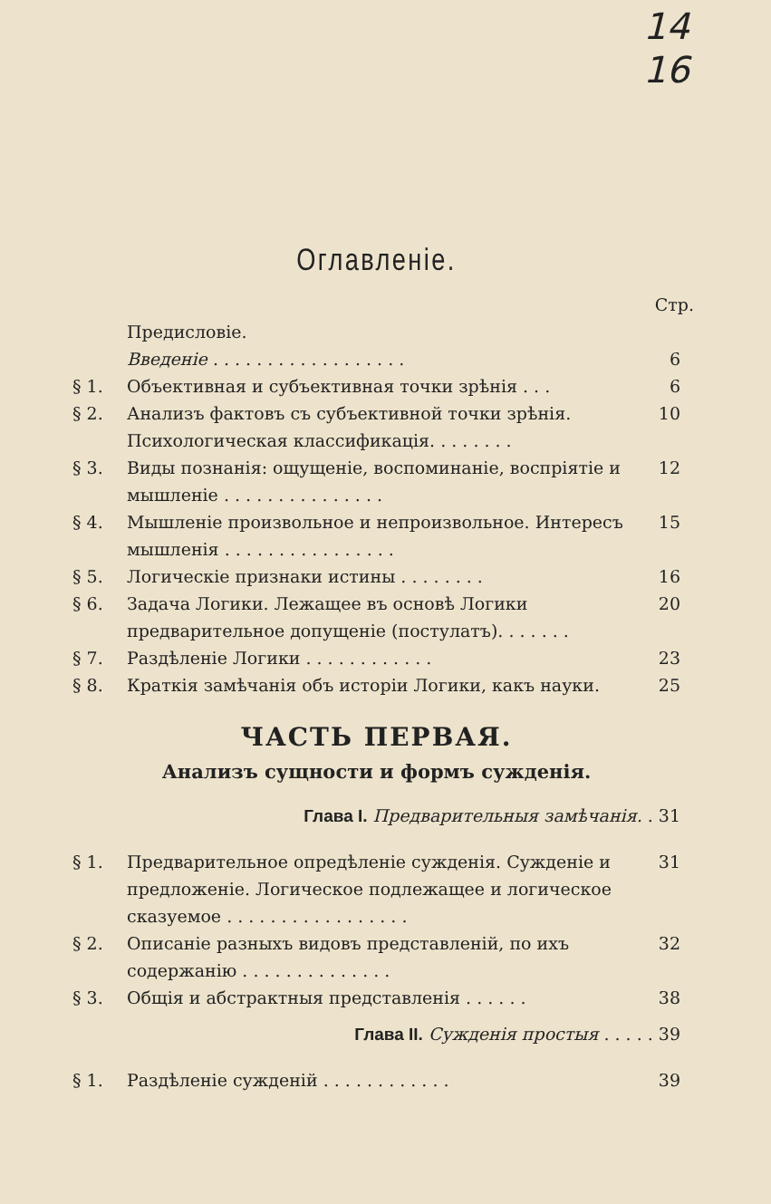14
16
Оглавленіе.
Стр.
Предисловіе.
Введеніе . . . . . . . . . . . . . . . . . . 6
§ 1. Объективная и субъективная точки зрѣнія . . . 6
§ 2. Анализъ фактовъ съ субъективной точки зрѣнія. Психологическая классификація. . . . . . . . 10
§ 3. Виды познанія: ощущеніе, воспоминаніе, воспріятіе и мышленіе . . . . . . . . . . . . . . . 12
§ 4. Мышленіе произвольное и непроизвольное. Интересъ мышленія . . . . . . . . . . . . . . . . 15
§ 5. Логическіе признаки истины . . . . . . . . 16
§ 6. Задача Логики. Лежащее въ основѣ Логики предварительное допущеніе (постулатъ). . . . . . . 20
§ 7. Раздѣленіе Логики . . . . . . . . . . . . 23
§ 8. Краткія замѣчанія объ исторіи Логики, какъ науки. 25
ЧАСТЬ ПЕРВАЯ.
Анализъ сущности и формъ сужденія.
Глава I. Предварительныя замѣчанія. . 31
§ 1. Предварительное опредѣленіе сужденія. Сужденіе и предложеніе. Логическое подлежащее и логическое сказуемое . . . . . . . . . . . . . . . . . 31
§ 2. Описаніе разныхъ видовъ представленій, по ихъ содержанію . . . . . . . . . . . . . . 32
§ 3. Общія и абстрактныя представленія . . . . . . 38
Глава II. Сужденія простыя . . . . . 39
§ 1. Раздѣленіе сужденій . . . . . . . . . . . . 39